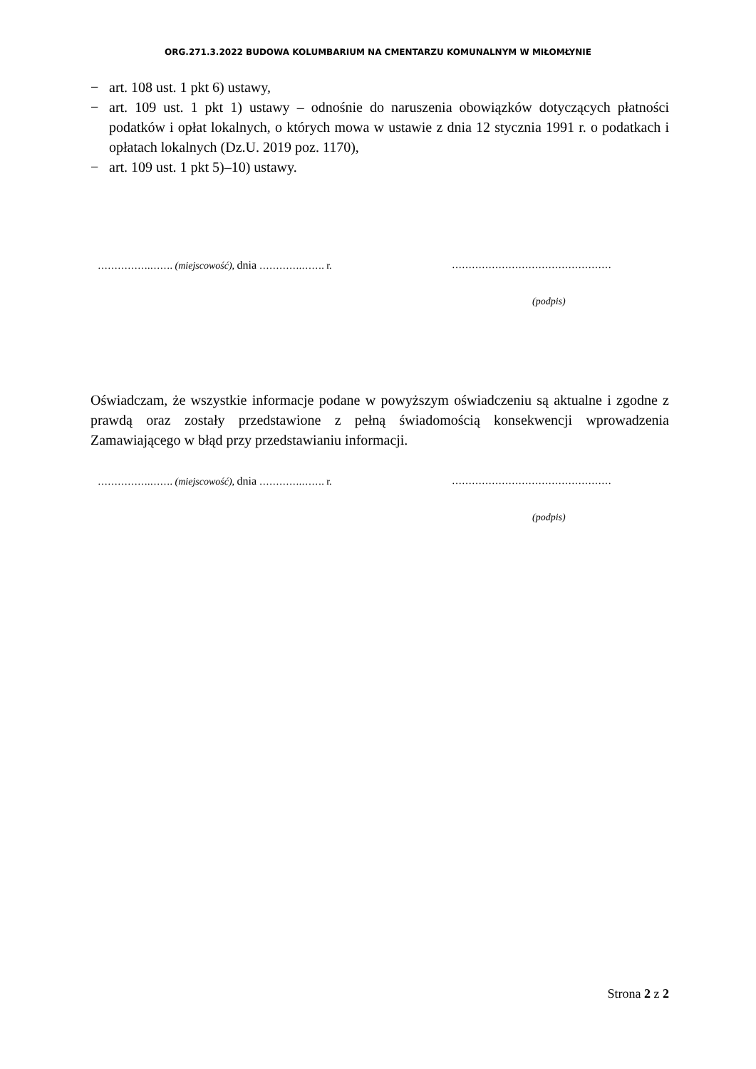ORG.271.3.2022 BUDOWA KOLUMBARIUM NA CMENTARZU KOMUNALNYM W MIŁOMŁYNIE
− art. 108 ust. 1 pkt 6) ustawy,
− art. 109 ust. 1 pkt 1) ustawy – odnośnie do naruszenia obowiązków dotyczących płatności podatków i opłat lokalnych, o których mowa w ustawie z dnia 12 stycznia 1991 r. o podatkach i opłatach lokalnych (Dz.U. 2019 poz. 1170),
− art. 109 ust. 1 pkt 5)–10) ustawy.
…………….……. (miejscowość), dnia ………….……. r. …………………………………………
(podpis)
Oświadczam, że wszystkie informacje podane w powyższym oświadczeniu są aktualne i zgodne z prawdą oraz zostały przedstawione z pełną świadomością konsekwencji wprowadzenia Zamawiającego w błąd przy przedstawianiu informacji.
…………….……. (miejscowość), dnia ………….……. r. …………………………………………
(podpis)
Strona 2 z 2